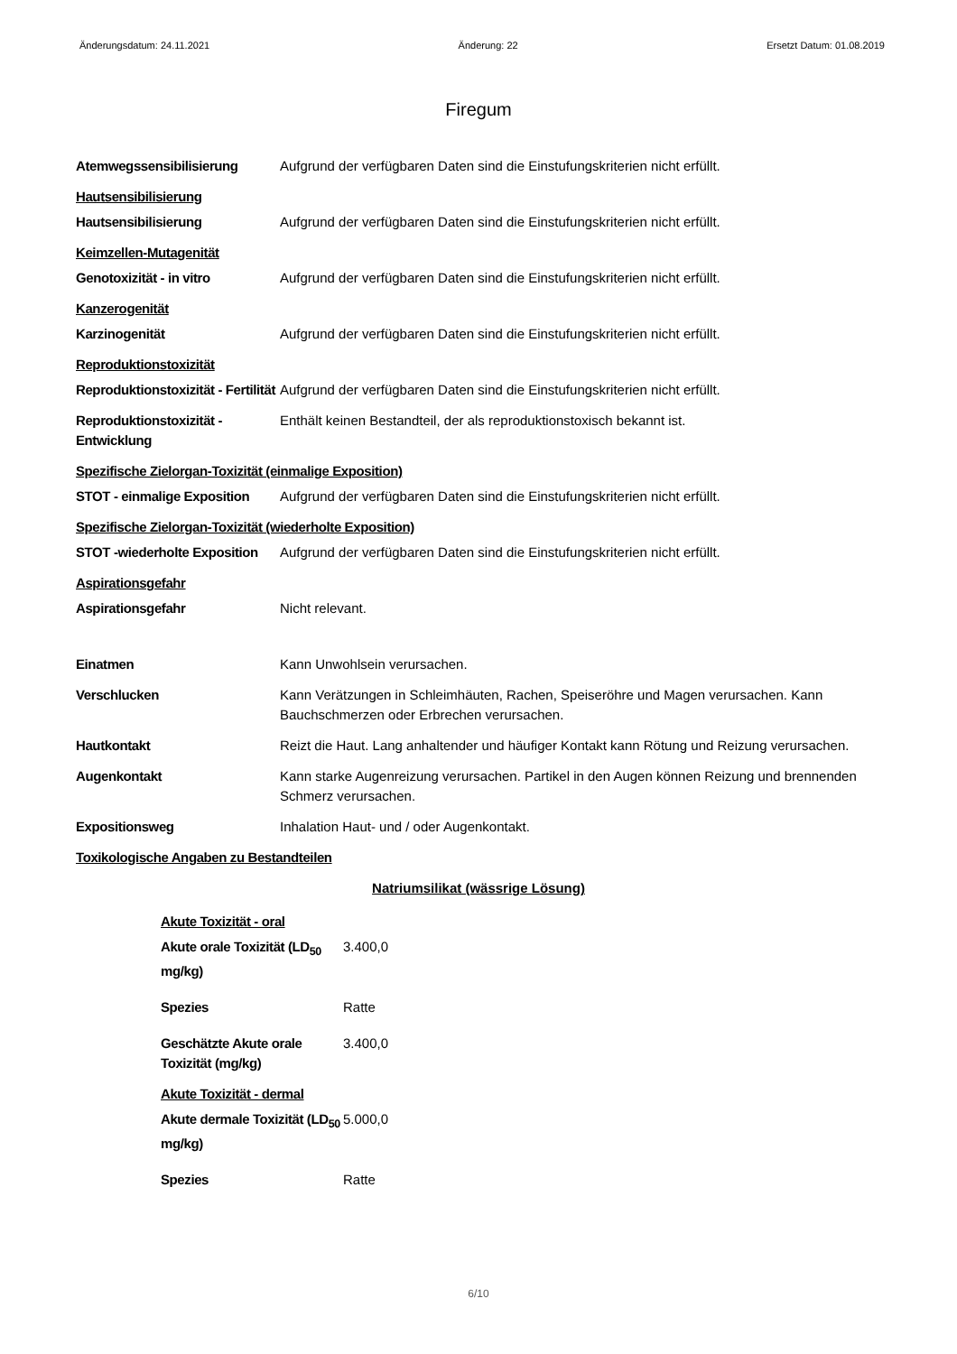Änderungsdatum: 24.11.2021 Änderung: 22 Ersetzt Datum: 01.08.2019
Firegum
Atemwegssensibilisierung Aufgrund der verfügbaren Daten sind die Einstufungskriterien nicht erfüllt.
Hautsensibilisierung
Hautsensibilisierung Aufgrund der verfügbaren Daten sind die Einstufungskriterien nicht erfüllt.
Keimzellen-Mutagenität
Genotoxizität - in vitro Aufgrund der verfügbaren Daten sind die Einstufungskriterien nicht erfüllt.
Kanzerogenität
Karzinogenität Aufgrund der verfügbaren Daten sind die Einstufungskriterien nicht erfüllt.
Reproduktionstoxizität
Reproduktionstoxizität - Fertilität
Aufgrund der verfügbaren Daten sind die Einstufungskriterien nicht erfüllt.
Reproduktionstoxizität - Entwicklung
Enthält keinen Bestandteil, der als reproduktionstoxisch bekannt ist.
Spezifische Zielorgan-Toxizität (einmalige Exposition)
STOT - einmalige Exposition
Aufgrund der verfügbaren Daten sind die Einstufungskriterien nicht erfüllt.
Spezifische Zielorgan-Toxizität (wiederholte Exposition)
STOT -wiederholte Exposition
Aufgrund der verfügbaren Daten sind die Einstufungskriterien nicht erfüllt.
Aspirationsgefahr
Aspirationsgefahr Nicht relevant.
Einatmen Kann Unwohlsein verursachen.
Verschlucken Kann Verätzungen in Schleimhäuten, Rachen, Speiseröhre und Magen verursachen. Kann Bauchschmerzen oder Erbrechen verursachen.
Hautkontakt Reizt die Haut. Lang anhaltender und häufiger Kontakt kann Rötung und Reizung verursachen.
Augenkontakt Kann starke Augenreizung verursachen. Partikel in den Augen können Reizung und brennenden Schmerz verursachen.
Expositionsweg Inhalation Haut- und / oder Augenkontakt.
Toxikologische Angaben zu Bestandteilen
Natriumsilikat (wässrige Lösung)
Akute Toxizität - oral
Akute orale Toxizität (LD<sub>50</sub> mg/kg)
3.400,0
Spezies Ratte
Geschätzte Akute orale Toxizität (mg/kg)
3.400,0
Akute Toxizität - dermal
Akute dermale Toxizität (LD<sub>50</sub> mg/kg)
5.000,0
Spezies Ratte
6/10